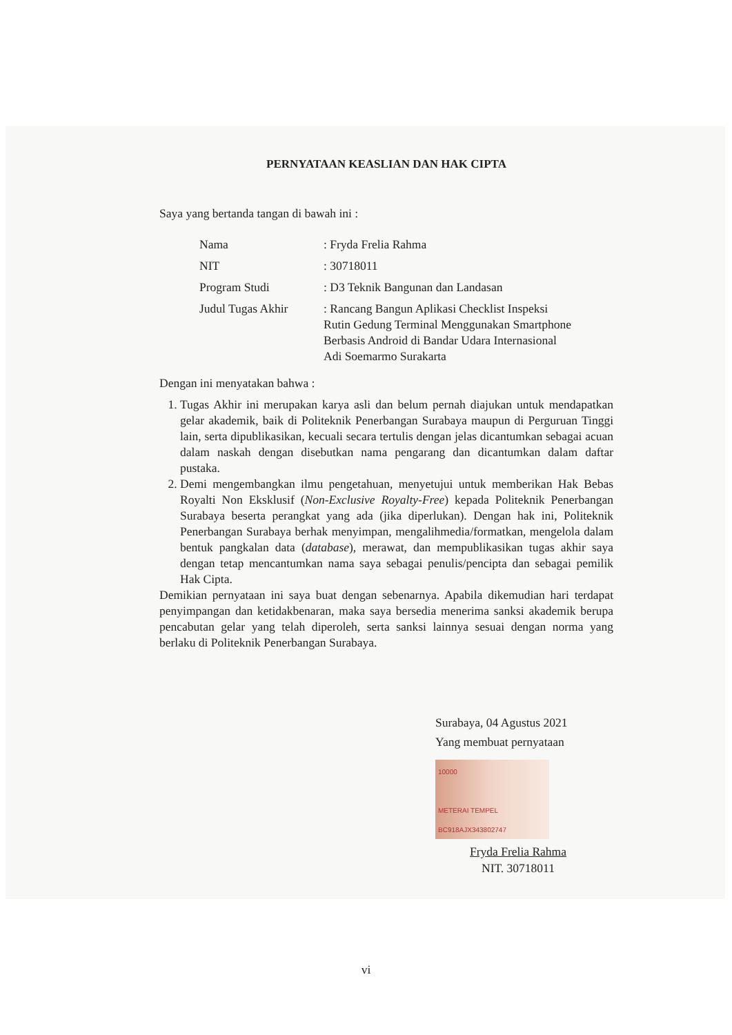PERNYATAAN KEASLIAN DAN HAK CIPTA
Saya yang bertanda tangan di bawah ini :
| Nama | : Fryda Frelia Rahma |
| NIT | : 30718011 |
| Program Studi | : D3 Teknik Bangunan dan Landasan |
| Judul Tugas Akhir | : Rancang Bangun Aplikasi Checklist Inspeksi Rutin Gedung Terminal Menggunakan Smartphone Berbasis Android di Bandar Udara Internasional Adi Soemarmo Surakarta |
Dengan ini menyatakan bahwa :
1. Tugas Akhir ini merupakan karya asli dan belum pernah diajukan untuk mendapatkan gelar akademik, baik di Politeknik Penerbangan Surabaya maupun di Perguruan Tinggi lain, serta dipublikasikan, kecuali secara tertulis dengan jelas dicantumkan sebagai acuan dalam naskah dengan disebutkan nama pengarang dan dicantumkan dalam daftar pustaka.
2. Demi mengembangkan ilmu pengetahuan, menyetujui untuk memberikan Hak Bebas Royalti Non Eksklusif (Non-Exclusive Royalty-Free) kepada Politeknik Penerbangan Surabaya beserta perangkat yang ada (jika diperlukan). Dengan hak ini, Politeknik Penerbangan Surabaya berhak menyimpan, mengalihmedia/formatkan, mengelola dalam bentuk pangkalan data (database), merawat, dan mempublikasikan tugas akhir saya dengan tetap mencantumkan nama saya sebagai penulis/pencipta dan sebagai pemilik Hak Cipta.
Demikian pernyataan ini saya buat dengan sebenarnya. Apabila dikemudian hari terdapat penyimpangan dan ketidakbenaran, maka saya bersedia menerima sanksi akademik berupa pencabutan gelar yang telah diperoleh, serta sanksi lainnya sesuai dengan norma yang berlaku di Politeknik Penerbangan Surabaya.
Surabaya, 04 Agustus 2021
Yang membuat pernyataan
10000
METERAI TEMPEL
BC918AJX343802747
Fryda Frelia Rahma
NIT. 30718011
vi